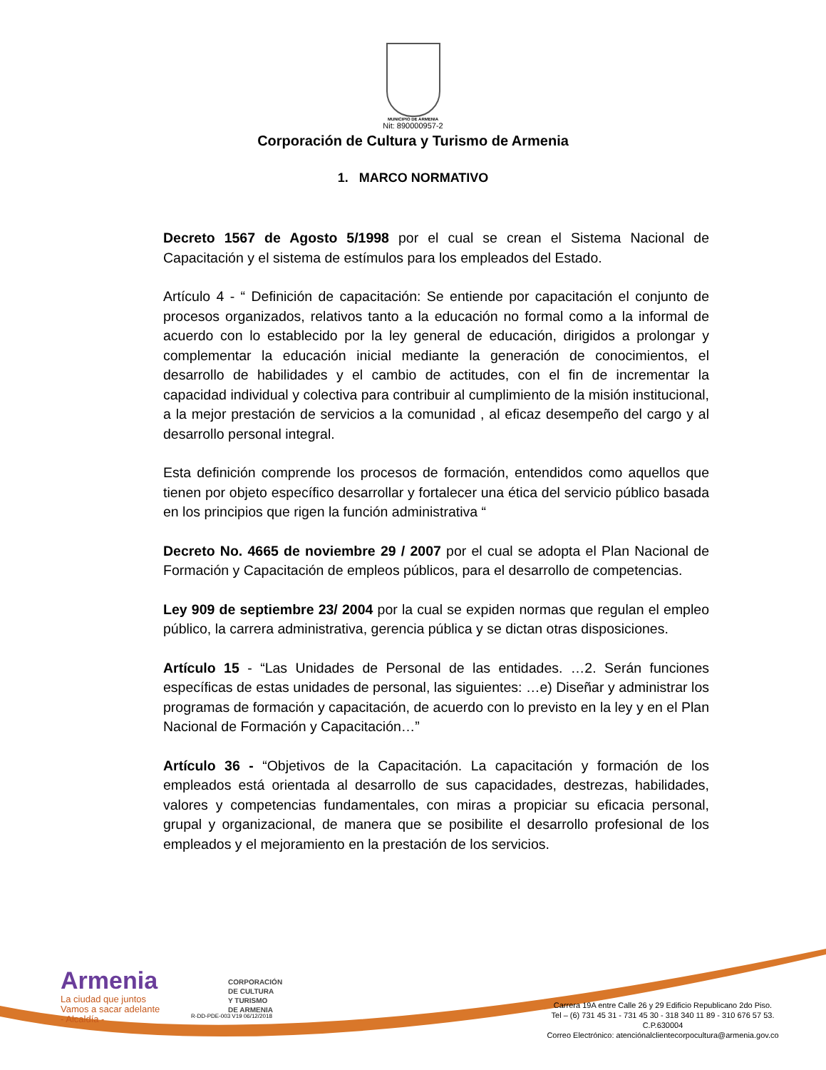MUNICIPIO DE ARMENIA
Nit: 890000957-2
Corporación de Cultura y Turismo de Armenia
1. MARCO NORMATIVO
Decreto 1567 de Agosto 5/1998 por el cual se crean el Sistema Nacional de Capacitación y el sistema de estímulos para los empleados del Estado.
Artículo 4 - “ Definición de capacitación: Se entiende por capacitación el conjunto de procesos organizados, relativos tanto a la educación no formal como a la informal de acuerdo con lo establecido por la ley general de educación, dirigidos a prolongar y complementar la educación inicial mediante la generación de conocimientos, el desarrollo de habilidades y el cambio de actitudes, con el fin de incrementar la capacidad individual y colectiva para contribuir al cumplimiento de la misión institucional, a la mejor prestación de servicios a la comunidad , al eficaz desempeño del cargo y al desarrollo personal integral.
Esta definición comprende los procesos de formación, entendidos como aquellos que tienen por objeto específico desarrollar y fortalecer una ética del servicio público basada en los principios que rigen la función administrativa “
Decreto No. 4665 de noviembre 29 / 2007 por el cual se adopta el Plan Nacional de Formación y Capacitación de empleos públicos, para el desarrollo de competencias.
Ley 909 de septiembre 23/ 2004 por la cual se expiden normas que regulan el empleo público, la carrera administrativa, gerencia pública y se dictan otras disposiciones.
Artículo 15 - “Las Unidades de Personal de las entidades. …2. Serán funciones específicas de estas unidades de personal, las siguientes: …e) Diseñar y administrar los programas de formación y capacitación, de acuerdo con lo previsto en la ley y en el Plan Nacional de Formación y Capacitación…”
Artículo 36 - “Objetivos de la Capacitación. La capacitación y formación de los empleados está orientada al desarrollo de sus capacidades, destrezas, habilidades, valores y competencias fundamentales, con miras a propiciar su eficacia personal, grupal y organizacional, de manera que se posibilite el desarrollo profesional de los empleados y el mejoramiento en la prestación de los servicios.
Armenia
La ciudad que juntos
Vamos a sacar adelante
- Alcaldía -
CORPORACIÓN
DE CULTURA
Y TURISMO
DE ARMENIA
R-DD-PDE-003 V19 06/12/2018
Carrera 19A entre Calle 26 y 29 Edificio Republicano 2do Piso.
Tel – (6) 731 45 31 - 731 45 30 - 318 340 11 89 - 310 676 57 53.
C.P.630004
Correo Electrónico: atenciónalclientecorpocultura@armenia.gov.co